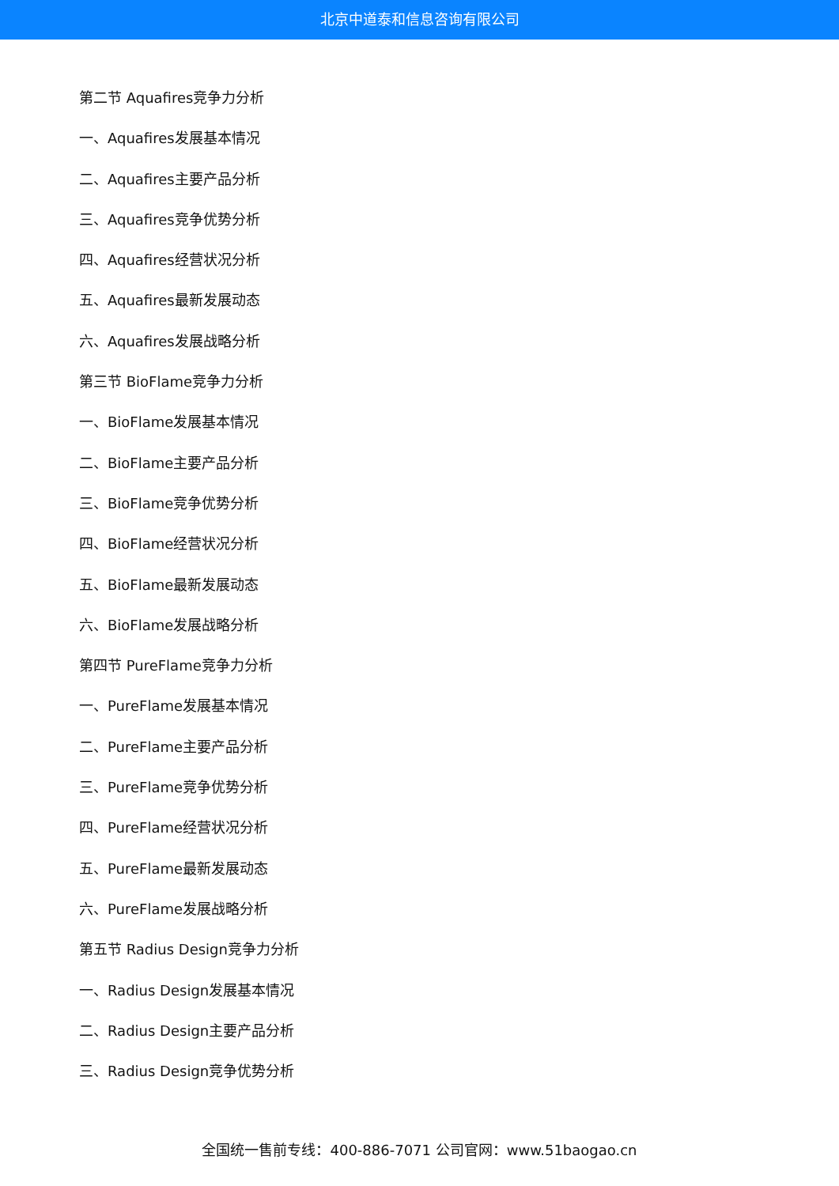北京中道泰和信息咨询有限公司
第二节 Aquafires竞争力分析
一、Aquafires发展基本情况
二、Aquafires主要产品分析
三、Aquafires竞争优势分析
四、Aquafires经营状况分析
五、Aquafires最新发展动态
六、Aquafires发展战略分析
第三节 BioFlame竞争力分析
一、BioFlame发展基本情况
二、BioFlame主要产品分析
三、BioFlame竞争优势分析
四、BioFlame经营状况分析
五、BioFlame最新发展动态
六、BioFlame发展战略分析
第四节 PureFlame竞争力分析
一、PureFlame发展基本情况
二、PureFlame主要产品分析
三、PureFlame竞争优势分析
四、PureFlame经营状况分析
五、PureFlame最新发展动态
六、PureFlame发展战略分析
第五节 Radius Design竞争力分析
一、Radius Design发展基本情况
二、Radius Design主要产品分析
三、Radius Design竞争优势分析
全国统一售前专线：400-886-7071 公司官网：www.51baogao.cn